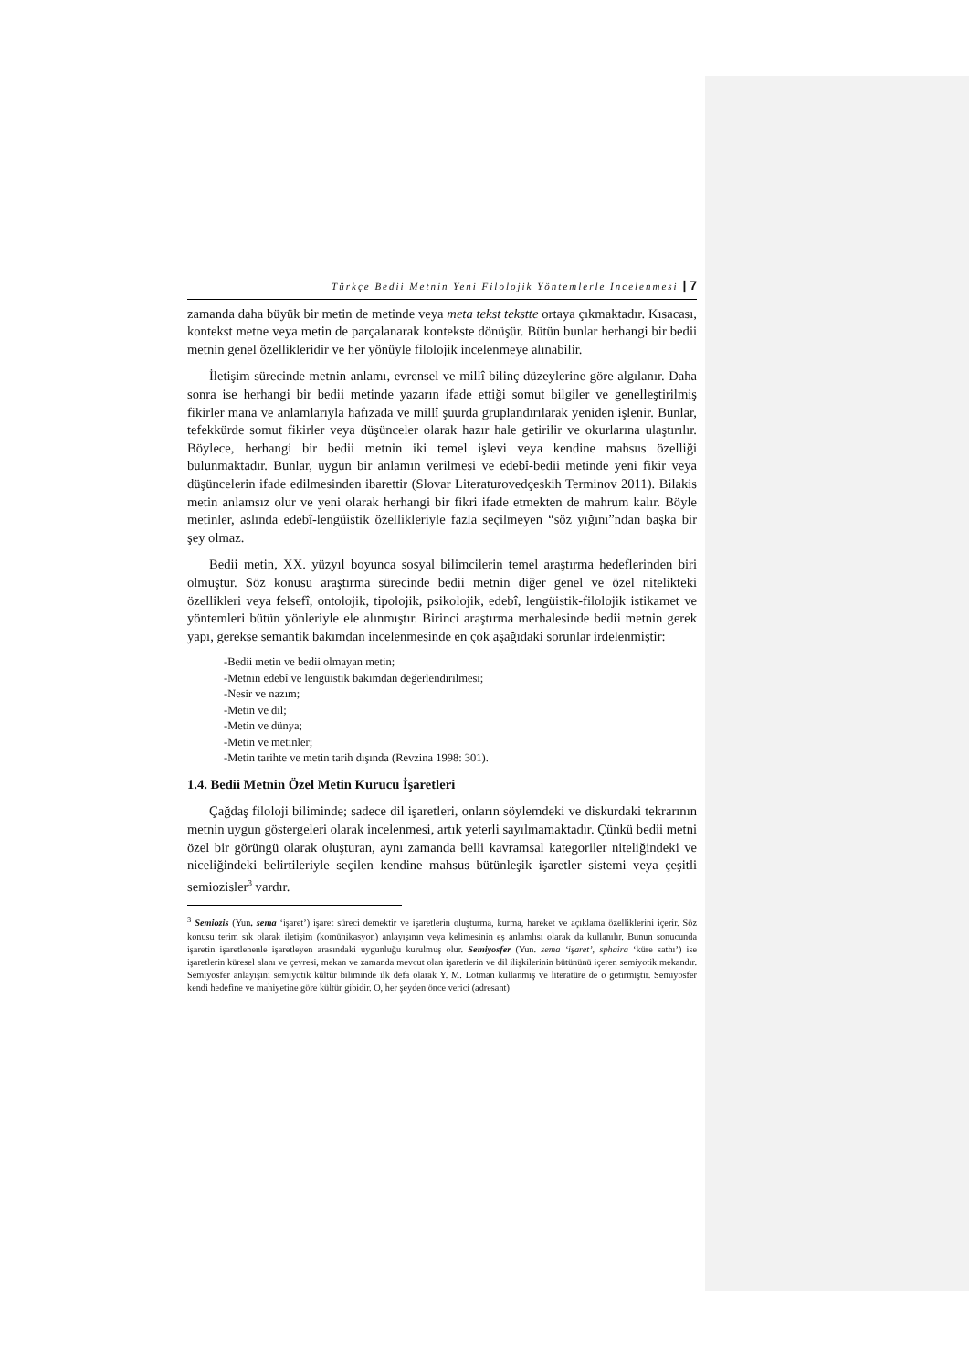Türkçe Bedii Metnin Yeni Filolojik Yöntemlerle İncelenmesi | 7
zamanda daha büyük bir metin de metinde veya meta tekst tekstte ortaya çıkmaktadır. Kısacası, kontekst metne veya metin de parçalanarak kontekste dönüşür. Bütün bunlar herhangi bir bedii metnin genel özellikleridir ve her yönüyle filolojik incelenmeye alınabilir.
İletişim sürecinde metnin anlamı, evrensel ve millî bilinç düzeylerine göre algılanır. Daha sonra ise herhangi bir bedii metinde yazarın ifade ettiği somut bilgiler ve genelleştirilmiş fikirler mana ve anlamlarıyla hafızada ve millî şuurda gruplandırılarak yeniden işlenir. Bunlar, tefekkürde somut fikirler veya düşünceler olarak hazır hale getirilir ve okurlarına ulaştırılır. Böylece, herhangi bir bedii metnin iki temel işlevi veya kendine mahsus özelliği bulunmaktadır. Bunlar, uygun bir anlamın verilmesi ve edebî-bedii metinde yeni fikir veya düşüncelerin ifade edilmesinden ibarettir (Slovar Literaturovedçeskih Terminov 2011). Bilakis metin anlamsız olur ve yeni olarak herhangi bir fikri ifade etmekten de mahrum kalır. Böyle metinler, aslında edebî-lengüistik özellikleriyle fazla seçilmeyen “söz yığını”ndan başka bir şey olmaz.
Bedii metin, XX. yüzyıl boyunca sosyal bilimcilerin temel araştırma hedeflerinden biri olmuştur. Söz konusu araştırma sürecinde bedii metnin diğer genel ve özel nitelikteki özellikleri veya felsefî, ontolojik, tipolojik, psikolojik, edebî, lengüistik-filolojik istikamet ve yöntemleri bütün yönleriyle ele alınmıştır. Birinci araştırma merhalesinde bedii metnin gerek yapı, gerekse semantik bakımdan incelenmesinde en çok aşağıdaki sorunlar irdelenmiştir:
-Bedii metin ve bedii olmayan metin;
-Metnin edebî ve lengüistik bakımdan değerlendirilmesi;
-Nesir ve nazım;
-Metin ve dil;
-Metin ve dünya;
-Metin ve metinler;
-Metin tarihte ve metin tarih dışında (Revzina 1998: 301).
1.4. Bedii Metnin Özel Metin Kurucu İşaretleri
Çağdaş filoloji biliminde; sadece dil işaretleri, onların söylemdeki ve diskurdaki tekrarının metnin uygun göstergeleri olarak incelenmesi, artık yeterli sayılmamaktadır. Çünkü bedii metni özel bir görüngü olarak oluşturan, aynı zamanda belli kavramsal kategoriler niteliğindeki ve niceliğindeki belirtileriyle seçilen kendine mahsus bütünleşik işaretler sistemi veya çeşitli semiozisler<sup>3</sup> vardır.
<sup>3</sup> Semiozis (Yun. sema ‘işaret’) işaret süreci demektir ve işaretlerin oluşturma, kurma, hareket ve açıklama özelliklerini içerir. Söz konusu terim sık olarak iletişim (komünikasyon) anlayışının veya kelimesinin eş anlamlısı olarak da kullanılır. Bunun sonucunda işaretin işaretlenenle işaretleyen arasındaki uygunluğu kurulmuş olur. Semiyosfer (Yun. sema ‘işaret’, sphaira ‘küre sathı’) ise işaretlerin küresel alanı ve çevresi, mekan ve zamanda mevcut olan işaretlerin ve dil ilişkilerinin bütününü içeren semiyotik mekandır. Semiyosfer anlayışını semiyotik kültür biliminde ilk defa olarak Y. M. Lotman kullanmış ve literatüre de o getirmiştir. Semiyosfer kendi hedefine ve mahiyetine göre kültür gibidir. O, her şeyden önce verici (adresant)